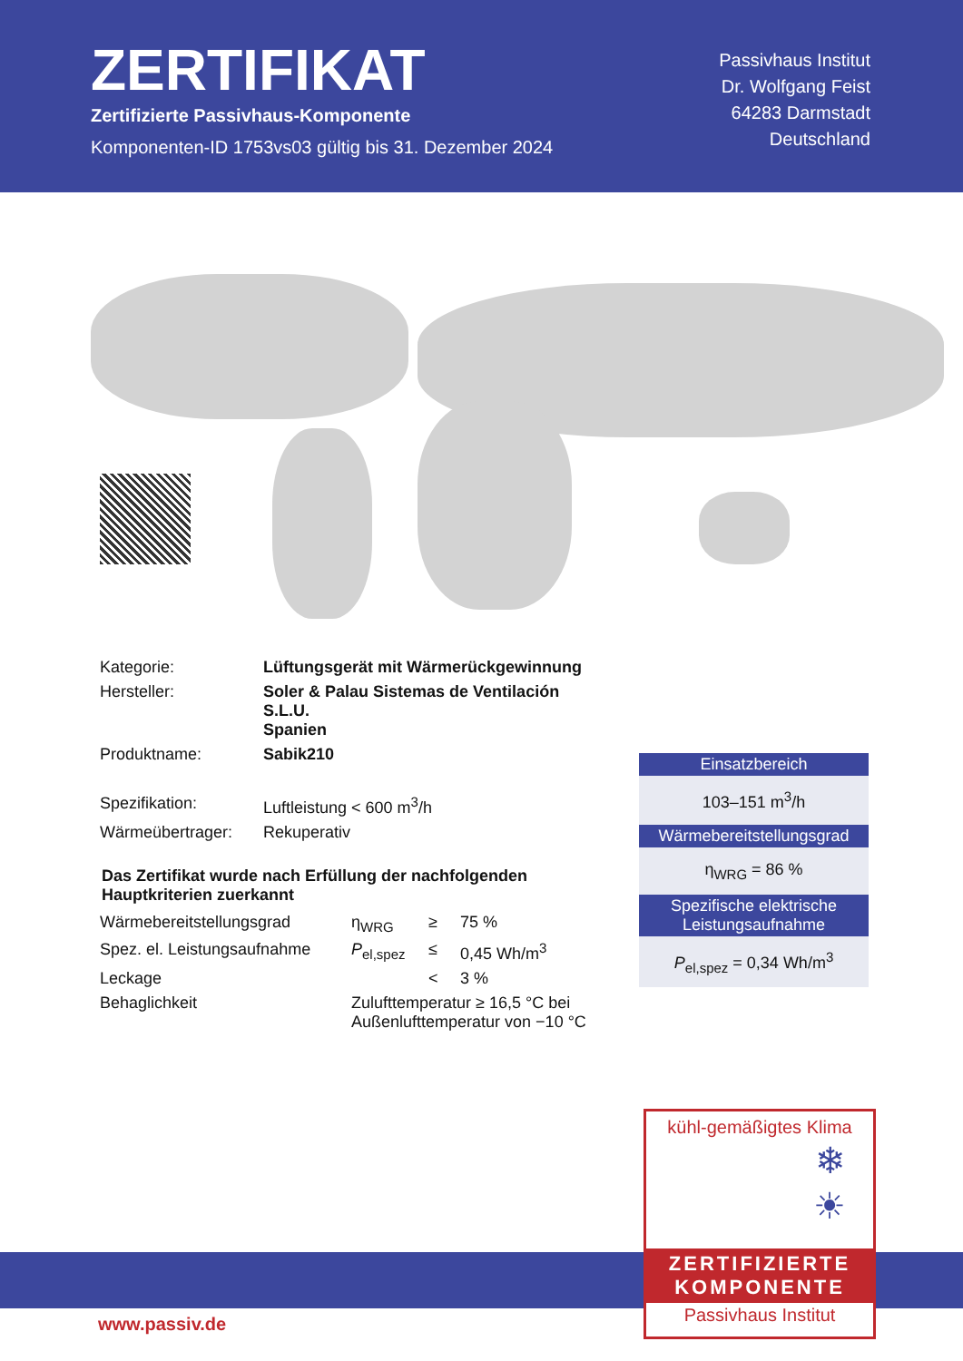ZERTIFIKAT
Zertifizierte Passivhaus-Komponente
Komponenten-ID 1753vs03 gültig bis 31. Dezember 2024
Passivhaus Institut
Dr. Wolfgang Feist
64283 Darmstadt
Deutschland
| Kategorie: | Lüftungsgerät mit Wärmerückgewinnung |
| Hersteller: | Soler & Palau Sistemas de Ventilación S.L.U. Spanien |
| Produktname: | Sabik210 |
| Spezifikation: | Luftleistung < 600 m<sup>3</sup>/h |
| Wärmeübertrager: | Rekuperativ |
Das Zertifikat wurde nach Erfüllung der nachfolgenden Hauptkriterien zuerkannt
| Wärmebereitstellungsgrad | η<sub>WRG</sub> | ≥ | 75 % |
| Spez. el. Leistungsaufnahme | P<sub>el,spez</sub> | ≤ | 0,45 Wh/m<sup>3</sup> |
| Leckage | | < | 3 % |
| Behaglichkeit | Zulufttemperatur ≥ 16,5 °C bei Außenlufttemperatur von −10 °C | | |
Einsatzbereich
103–151 m<sup>3</sup>/h
Wärmebereitstellungsgrad
η<sub>WRG</sub> = 86 %
Spezifische elektrische Leistungsaufnahme
P<sub>el,spez</sub> = 0,34 Wh/m<sup>3</sup>
www.passiv.de
kühl-gemäßigtes Klima
❄
☀
ZERTIFIZIERTE
KOMPONENTE
Passivhaus Institut